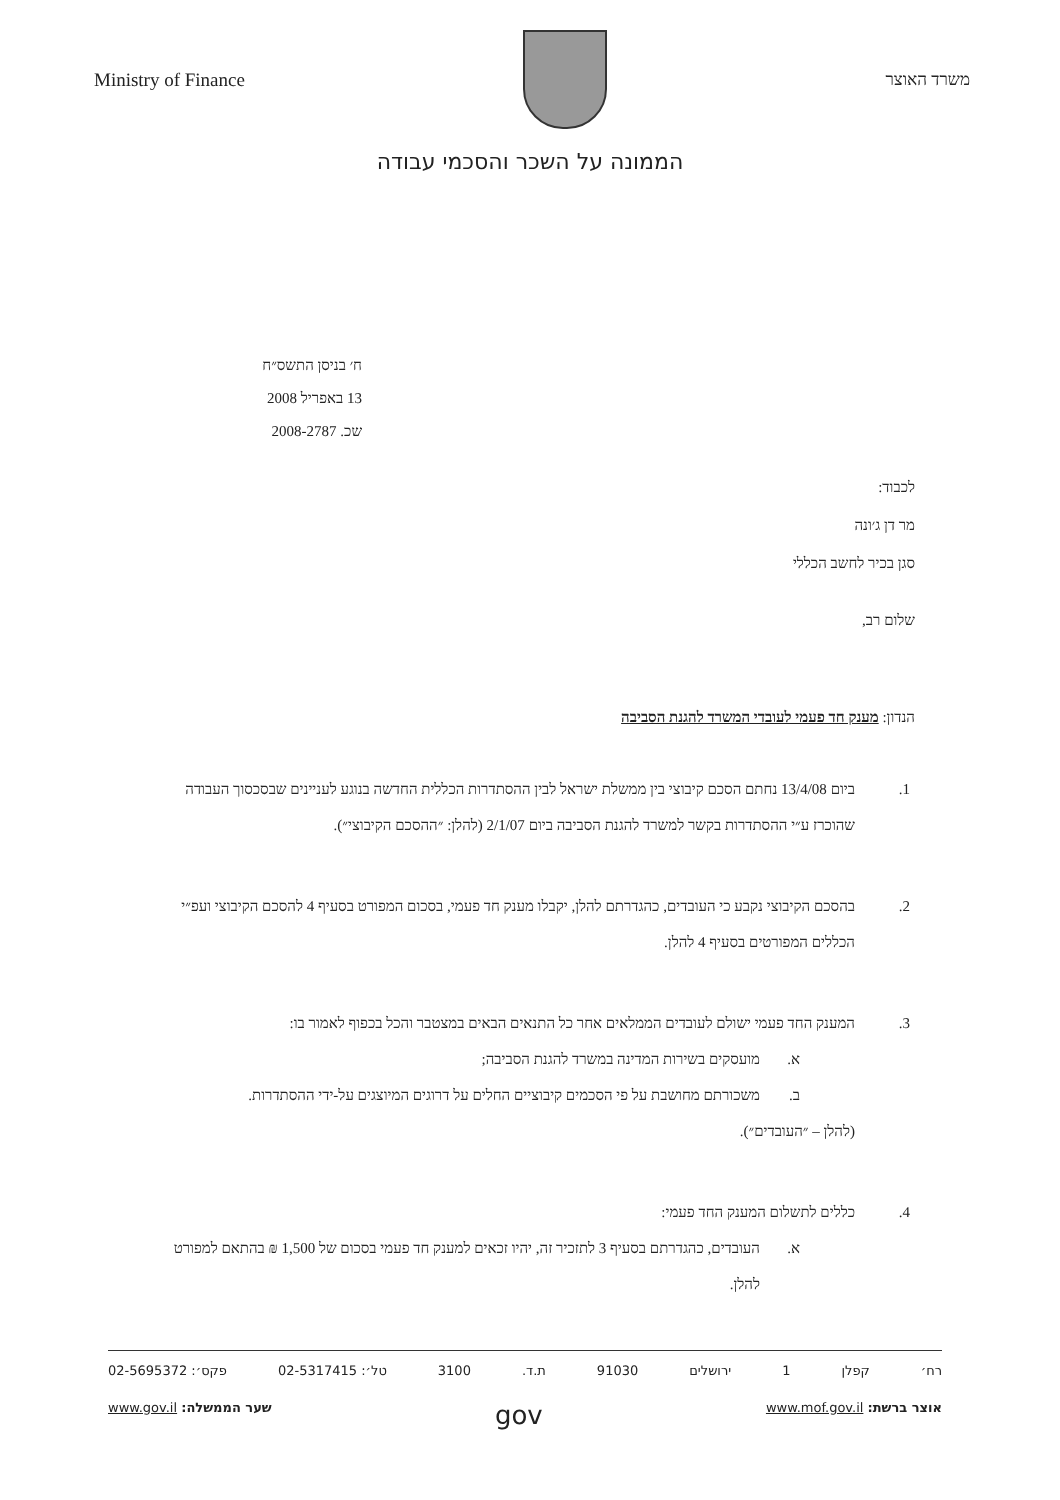Ministry of Finance משרד האוצר
הממונה על השכר והסכמי עבודה
ח׳ בניסן התשס״ח
13 באפריל 2008
שכ. 2008-2787
לכבוד:
מר דן ג׳ונה
סגן בכיר לחשב הכללי
שלום רב,
הנדון: מענק חד פעמי לעובדי המשרד להגנת הסביבה
1. ביום 13/4/08 נחתם הסכם קיבוצי בין ממשלת ישראל לבין ההסתדרות הכללית החדשה בנוגע לעניינים שבסכסוך העבודה שהוכרז ע״י ההסתדרות בקשר למשרד להגנת הסביבה ביום 2/1/07 (להלן: ״ההסכם הקיבוצי״).
2. בהסכם הקיבוצי נקבע כי העובדים, כהגדרתם להלן, יקבלו מענק חד פעמי, בסכום המפורט בסעיף 4 להסכם הקיבוצי ועפ״י הכללים המפורטים בסעיף 4 להלן.
3. המענק החד פעמי ישולם לעובדים הממלאים אחר כל התנאים הבאים במצטבר והכל בכפוף לאמור בו:
א. מועסקים בשירות המדינה במשרד להגנת הסביבה;
ב. משכורתם מחושבת על פי הסכמים קיבוציים החלים על דרוגים המיוצגים על-ידי ההסתדרות.
(להלן – ״העובדים״).
4. כללים לתשלום המענק החד פעמי:
א. העובדים, כהגדרתם בסעיף 3 לתזכיר זה, יהיו זכאים למענק חד פעמי בסכום של 1,500 ₪ בהתאם למפורט להלן.
רח׳ קפלן 1 ירושלים 91030 ת.ד. 3100 טל׳: 02-5317415 פקס׳: 02-5695372
אוצר ברשת: www.mof.gov.il gov שער הממשלה: www.gov.il